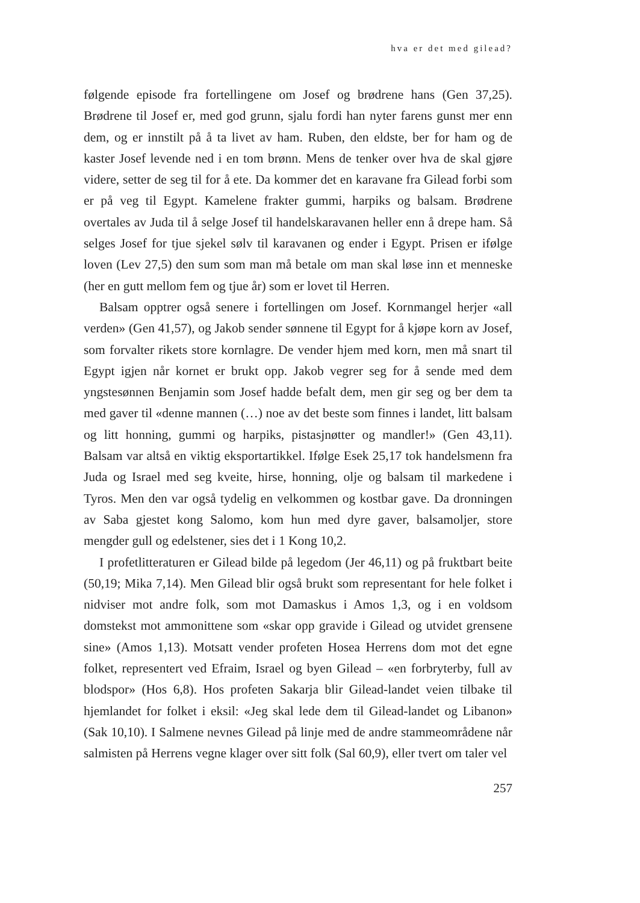hva er det med gilead?
følgende episode fra fortellingene om Josef og brødrene hans (Gen 37,25). Brødrene til Josef er, med god grunn, sjalu fordi han nyter farens gunst mer enn dem, og er innstilt på å ta livet av ham. Ruben, den eldste, ber for ham og de kaster Josef levende ned i en tom brønn. Mens de tenker over hva de skal gjøre videre, setter de seg til for å ete. Da kommer det en karavane fra Gilead forbi som er på veg til Egypt. Kamelene frakter gummi, harpiks og balsam. Brødrene overtales av Juda til å selge Josef til handelskaravanen heller enn å drepe ham. Så selges Josef for tjue sjekel sølv til karavanen og ender i Egypt. Prisen er ifølge loven (Lev 27,5) den sum som man må betale om man skal løse inn et menneske (her en gutt mellom fem og tjue år) som er lovet til Herren.
Balsam opptrer også senere i fortellingen om Josef. Kornmangel herjer «all verden» (Gen 41,57), og Jakob sender sønnene til Egypt for å kjøpe korn av Josef, som forvalter rikets store kornlagre. De vender hjem med korn, men må snart til Egypt igjen når kornet er brukt opp. Jakob vegrer seg for å sende med dem yngstesønnen Benjamin som Josef hadde befalt dem, men gir seg og ber dem ta med gaver til «denne mannen (…) noe av det beste som finnes i landet, litt balsam og litt honning, gummi og harpiks, pistasjnøtter og mandler!» (Gen 43,11). Balsam var altså en viktig eksportartikkel. Ifølge Esek 25,17 tok handelsmenn fra Juda og Israel med seg kveite, hirse, honning, olje og balsam til markedene i Tyros. Men den var også tydelig en velkommen og kostbar gave. Da dronningen av Saba gjestet kong Salomo, kom hun med dyre gaver, balsamoljer, store mengder gull og edelstener, sies det i 1 Kong 10,2.
I profetlitteraturen er Gilead bilde på legedom (Jer 46,11) og på fruktbart beite (50,19; Mika 7,14). Men Gilead blir også brukt som representant for hele folket i nidviser mot andre folk, som mot Damaskus i Amos 1,3, og i en voldsom domstekst mot ammonittene som «skar opp gravide i Gilead og utvidet grensene sine» (Amos 1,13). Motsatt vender profeten Hosea Herrens dom mot det egne folket, representert ved Efraim, Israel og byen Gilead – «en forbryterby, full av blodspor» (Hos 6,8). Hos profeten Sakarja blir Gilead-landet veien tilbake til hjemlandet for folket i eksil: «Jeg skal lede dem til Gilead-landet og Libanon» (Sak 10,10). I Salmene nevnes Gilead på linje med de andre stammeområdene når salmisten på Herrens vegne klager over sitt folk (Sal 60,9), eller tvert om taler vel
257